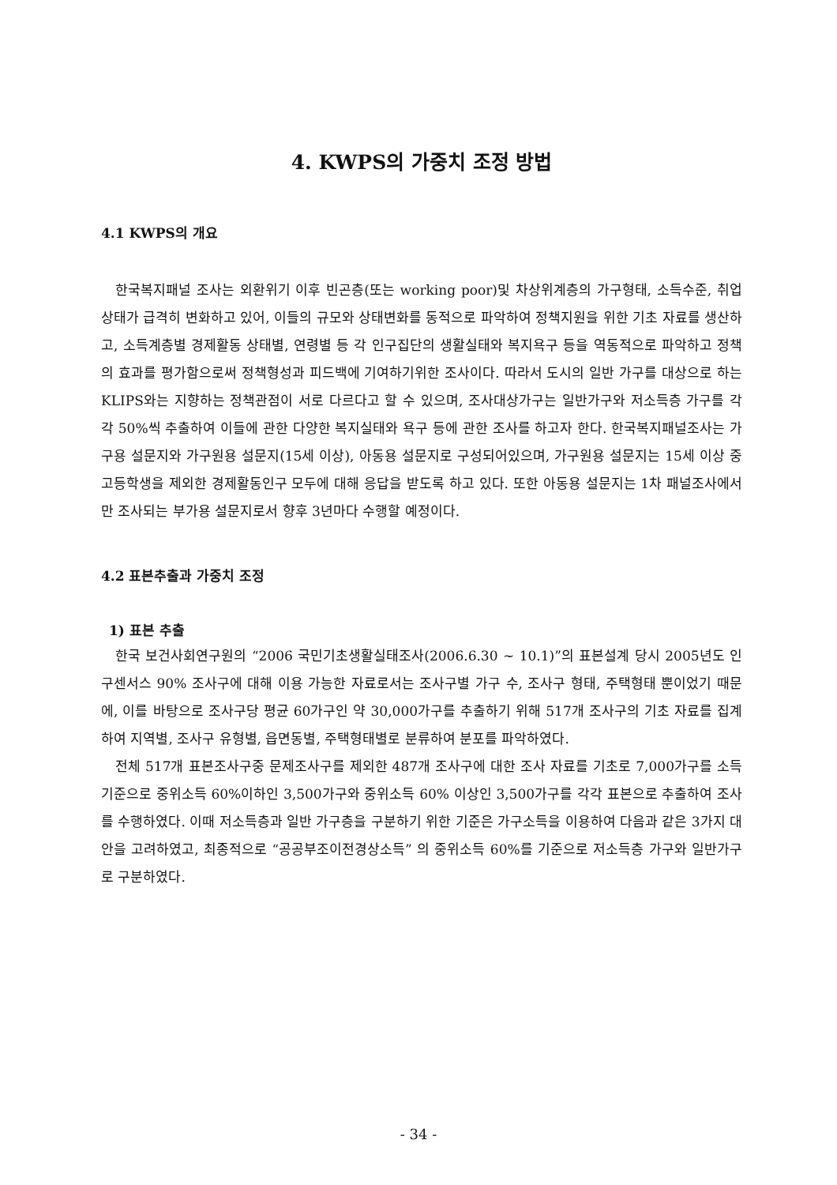4. KWPS의 가중치 조정 방법
4.1 KWPS의 개요
한국복지패널 조사는 외환위기 이후 빈곤층(또는 working poor)및 차상위계층의 가구형태, 소득수준, 취업상태가 급격히 변화하고 있어, 이들의 규모와 상태변화를 동적으로 파악하여 정책지원을 위한 기초 자료를 생산하고, 소득계층별 경제활동 상태별, 연령별 등 각 인구집단의 생활실태와 복지욕구 등을 역동적으로 파악하고 정책의 효과를 평가함으로써 정책형성과 피드백에 기여하기위한 조사이다. 따라서 도시의 일반 가구를 대상으로 하는 KLIPS와는 지향하는 정책관점이 서로 다르다고 할 수 있으며, 조사대상가구는 일반가구와 저소득층 가구를 각각 50%씩 추출하여 이들에 관한 다양한 복지실태와 욕구 등에 관한 조사를 하고자 한다. 한국복지패널조사는 가구용 설문지와 가구원용 설문지(15세 이상), 아동용 설문지로 구성되어있으며, 가구원용 설문지는 15세 이상 중고등학생을 제외한 경제활동인구 모두에 대해 응답을 받도록 하고 있다. 또한 아동용 설문지는 1차 패널조사에서만 조사되는 부가용 설문지로서 향후 3년마다 수행할 예정이다.
4.2 표본추출과 가중치 조정
1) 표본 추출
한국 보건사회연구원의 “2006 국민기초생활실태조사(2006.6.30 ~ 10.1)”의 표본설계 당시 2005년도 인구센서스 90% 조사구에 대해 이용 가능한 자료로서는 조사구별 가구 수, 조사구 형태, 주택형태 뿐이었기 때문에, 이를 바탕으로 조사구당 평균 60가구인 약 30,000가구를 추출하기 위해 517개 조사구의 기초 자료를 집계하여 지역별, 조사구 유형별, 읍면동별, 주택형태별로 분류하여 분포를 파악하였다.
전체 517개 표본조사구중 문제조사구를 제외한 487개 조사구에 대한 조사 자료를 기초로 7,000가구를 소득기준으로 중위소득 60%이하인 3,500가구와 중위소득 60% 이상인 3,500가구를 각각 표본으로 추출하여 조사를 수행하였다. 이때 저소득층과 일반 가구층을 구분하기 위한 기준은 가구소득을 이용하여 다음과 같은 3가지 대안을 고려하였고, 최종적으로 “공공부조이전경상소득” 의 중위소득 60%를 기준으로 저소득층 가구와 일반가구로 구분하였다.
- 34 -